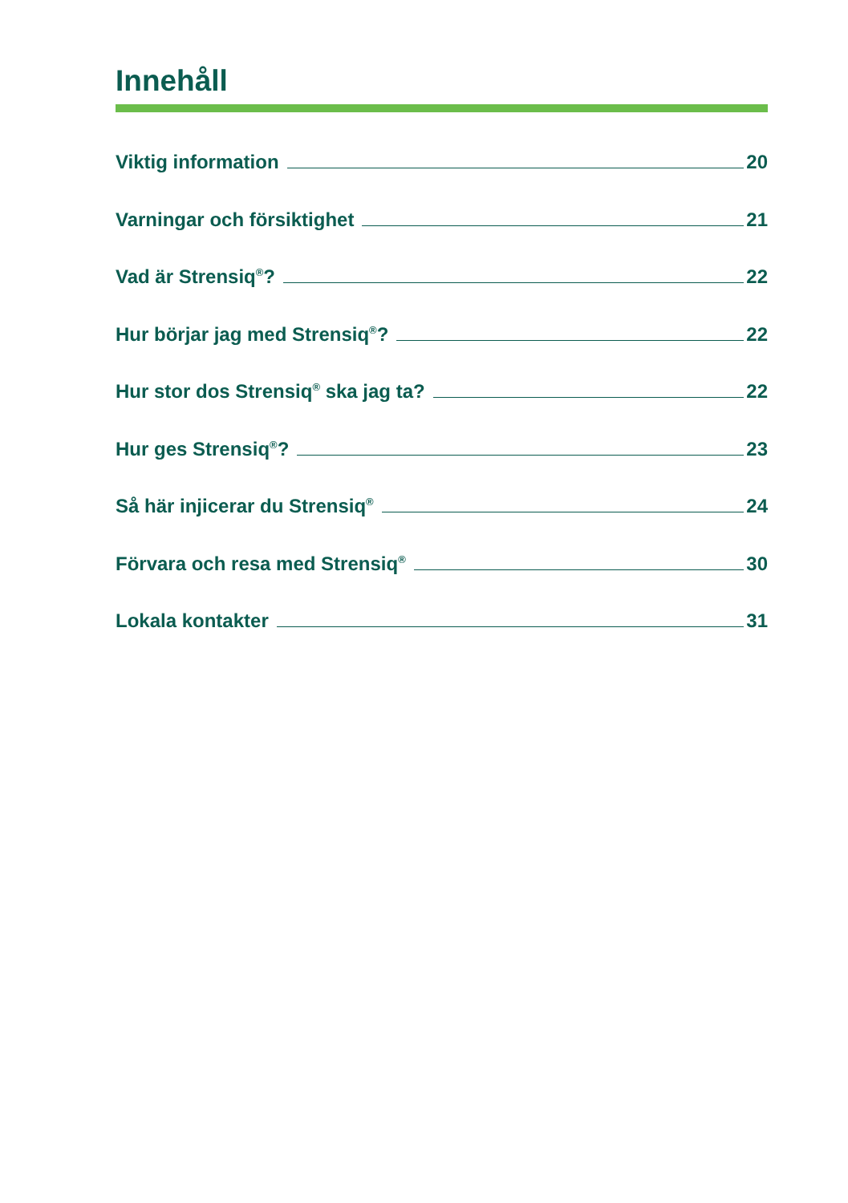Innehåll
Viktig information 20
Varningar och försiktighet 21
Vad är Strensiq<sup>®</sup>? 22
Hur börjar jag med Strensiq<sup>®</sup>? 22
Hur stor dos Strensiq<sup>®</sup> ska jag ta? 22
Hur ges Strensiq<sup>®</sup>? 23
Så här injicerar du Strensiq<sup>®</sup> 24
Förvara och resa med Strensiq<sup>®</sup> 30
Lokala kontakter 31